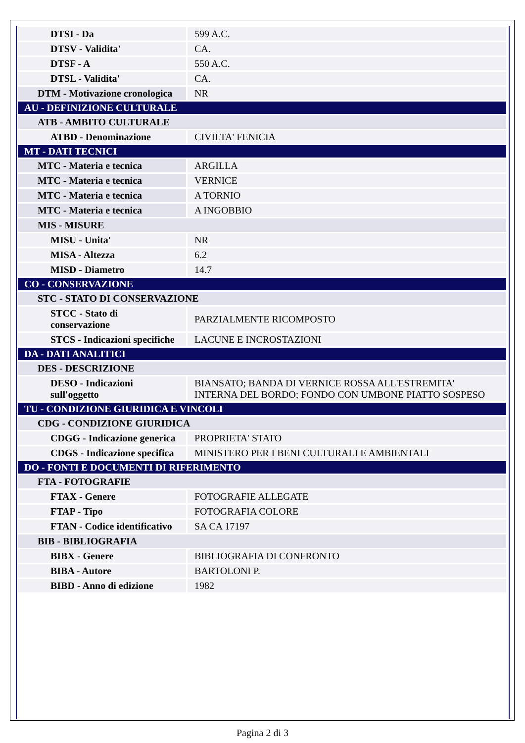| DTSI - Da | 599 A.C. |
| DTSV - Validita' | CA. |
| DTSF - A | 550 A.C. |
| DTSL - Validita' | CA. |
| DTM - Motivazione cronologica | NR |
| AU - DEFINIZIONE CULTURALE | |
| ATB - AMBITO CULTURALE | |
| ATBD - Denominazione | CIVILTA' FENICIA |
| MT - DATI TECNICI | |
| MTC - Materia e tecnica | ARGILLA |
| MTC - Materia e tecnica | VERNICE |
| MTC - Materia e tecnica | A TORNIO |
| MTC - Materia e tecnica | A INGOBBIO |
| MIS - MISURE | |
| MISU - Unita' | NR |
| MISA - Altezza | 6.2 |
| MISD - Diametro | 14.7 |
| CO - CONSERVAZIONE | |
| STC - STATO DI CONSERVAZIONE | |
| STCC - Stato di conservazione | PARZIALMENTE RICOMPOSTO |
| STCS - Indicazioni specifiche | LACUNE E INCROSTAZIONI |
| DA - DATI ANALITICI | |
| DES - DESCRIZIONE | |
| DESO - Indicazioni sull'oggetto | BIANSATO; BANDA DI VERNICE ROSSA ALL'ESTREMITA' INTERNA DEL BORDO; FONDO CON UMBONE PIATTO SOSPESO |
| TU - CONDIZIONE GIURIDICA E VINCOLI | |
| CDG - CONDIZIONE GIURIDICA | |
| CDGG - Indicazione generica | PROPRIETA' STATO |
| CDGS - Indicazione specifica | MINISTERO PER I BENI CULTURALI E AMBIENTALI |
| DO - FONTI E DOCUMENTI DI RIFERIMENTO | |
| FTA - FOTOGRAFIE | |
| FTAX - Genere | FOTOGRAFIE ALLEGATE |
| FTAP - Tipo | FOTOGRAFIA COLORE |
| FTAN - Codice identificativo | SA CA 17197 |
| BIB - BIBLIOGRAFIA | |
| BIBX - Genere | BIBLIOGRAFIA DI CONFRONTO |
| BIBA - Autore | BARTOLONI P. |
| BIBD - Anno di edizione | 1982 |
Pagina 2 di 3